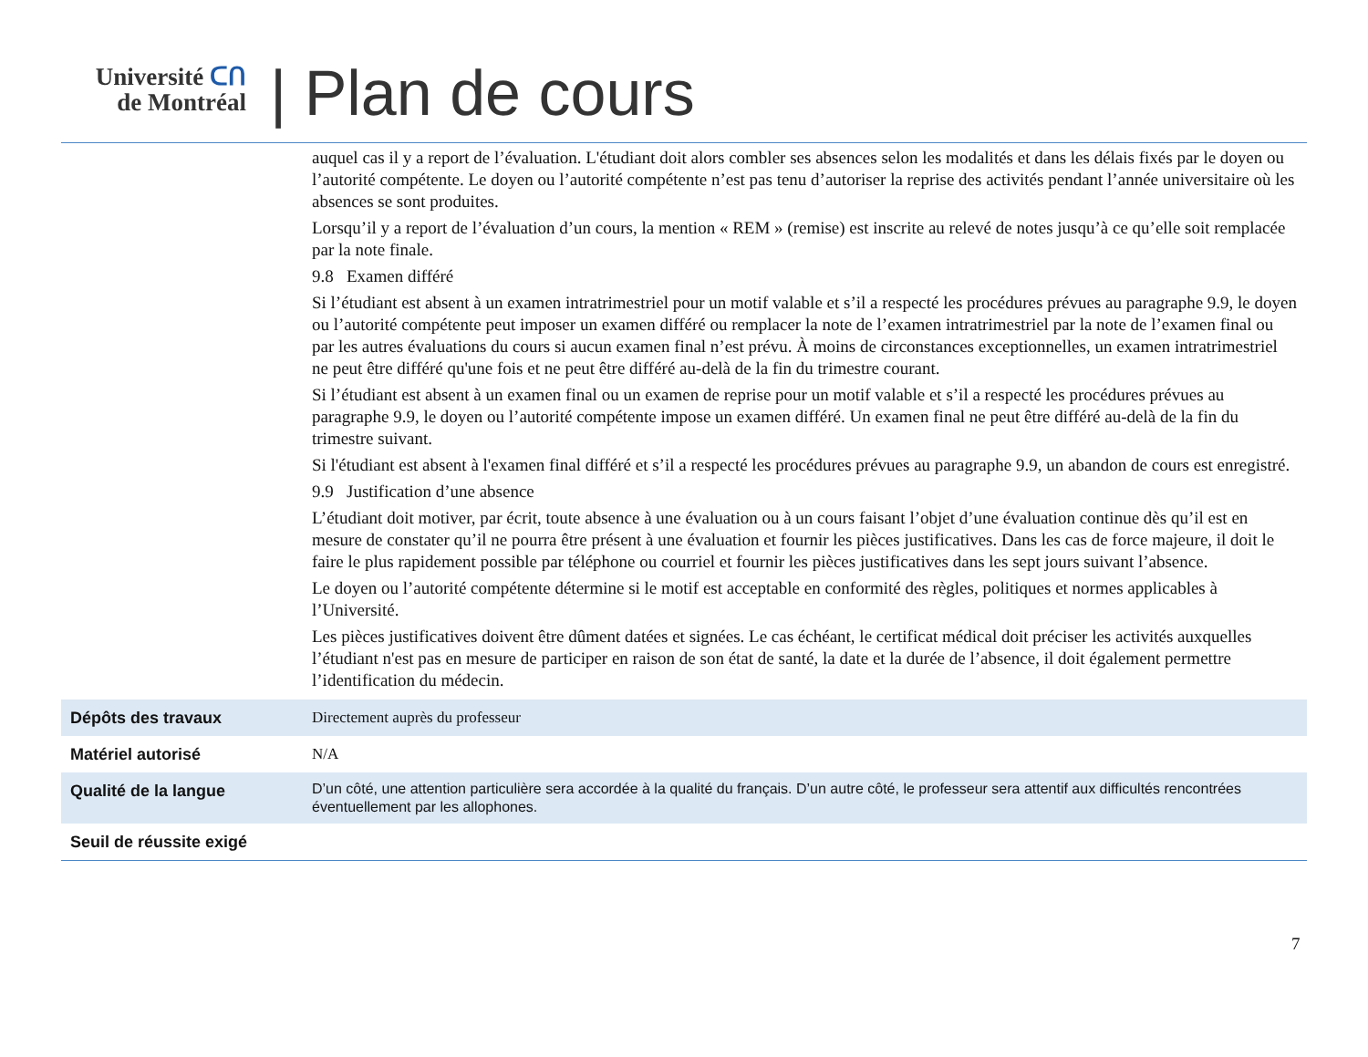Université ᑕᑎ
de Montréal
| Plan de cours
| | auquel cas il y a report de l’évaluation. L'étudiant doit alors combler ses absences selon les modalités et dans les délais fixés par le doyen ou l’autorité compétente. Le doyen ou l’autorité compétente n’est pas tenu d’autoriser la reprise des activités pendant l’année universitaire où les absences se sont produites. Lorsqu’il y a report de l’évaluation d’un cours, la mention « REM » (remise) est inscrite au relevé de notes jusqu’à ce qu’elle soit remplacée par la note finale. 9.8 Examen différé Si l’étudiant est absent à un examen intratrimestriel pour un motif valable et s’il a respecté les procédures prévues au paragraphe 9.9, le doyen ou l’autorité compétente peut imposer un examen différé ou remplacer la note de l’examen intratrimestriel par la note de l’examen final ou par les autres évaluations du cours si aucun examen final n’est prévu. À moins de circonstances exceptionnelles, un examen intratrimestriel ne peut être différé qu'une fois et ne peut être différé au-delà de la fin du trimestre courant. Si l’étudiant est absent à un examen final ou un examen de reprise pour un motif valable et s’il a respecté les procédures prévues au paragraphe 9.9, le doyen ou l’autorité compétente impose un examen différé. Un examen final ne peut être différé au-delà de la fin du trimestre suivant. Si l'étudiant est absent à l'examen final différé et s’il a respecté les procédures prévues au paragraphe 9.9, un abandon de cours est enregistré. 9.9 Justification d’une absence L’étudiant doit motiver, par écrit, toute absence à une évaluation ou à un cours faisant l’objet d’une évaluation continue dès qu’il est en mesure de constater qu’il ne pourra être présent à une évaluation et fournir les pièces justificatives. Dans les cas de force majeure, il doit le faire le plus rapidement possible par téléphone ou courriel et fournir les pièces justificatives dans les sept jours suivant l’absence. Le doyen ou l’autorité compétente détermine si le motif est acceptable en conformité des règles, politiques et normes applicables à l’Université. Les pièces justificatives doivent être dûment datées et signées. Le cas échéant, le certificat médical doit préciser les activités auxquelles l’étudiant n'est pas en mesure de participer en raison de son état de santé, la date et la durée de l’absence, il doit également permettre l’identification du médecin. |
| Dépôts des travaux | Directement auprès du professeur |
| Matériel autorisé | N/A |
| Qualité de la langue | D’un côté, une attention particulière sera accordée à la qualité du français. D’un autre côté, le professeur sera attentif aux difficultés rencontrées éventuellement par les allophones. |
| Seuil de réussite exigé | |
7